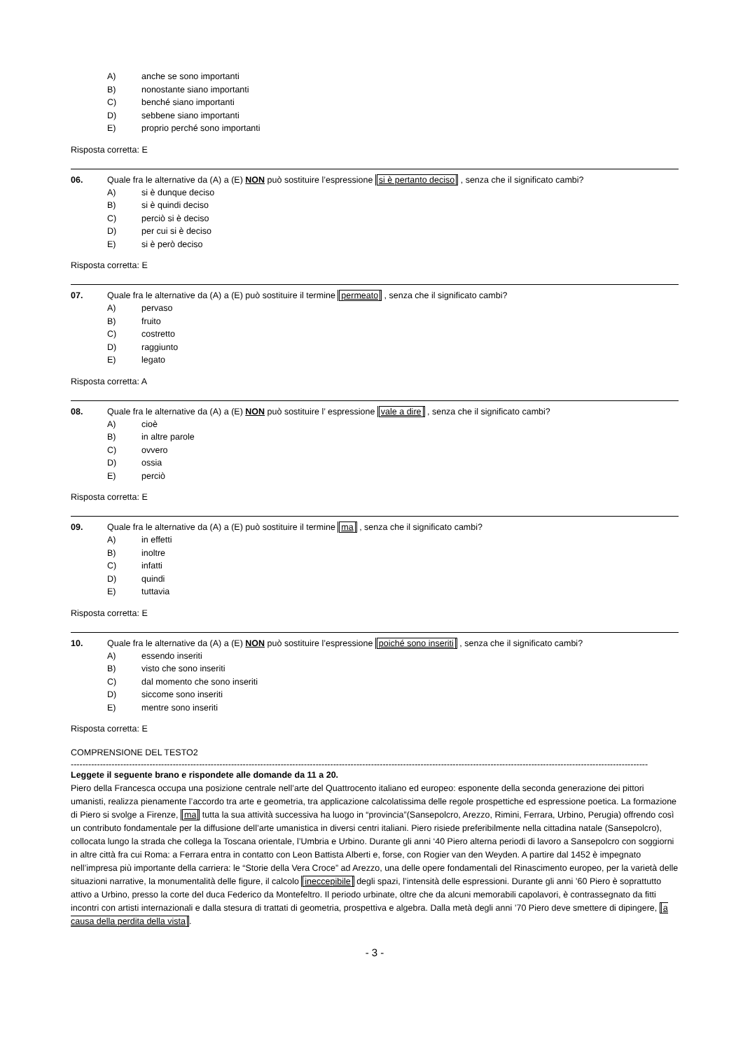A) anche se sono importanti
B) nonostante siano importanti
C) benché siano importanti
D) sebbene siano importanti
E) proprio perché sono importanti
Risposta corretta: E
06. Quale fra le alternative da (A) a (E) NON può sostituire l’espressione si è pertanto deciso , senza che il significato cambi?
A) si è dunque deciso
B) si è quindi deciso
C) perciò si è deciso
D) per cui si è deciso
E) si è però deciso
Risposta corretta: E
07. Quale fra le alternative da (A) a (E) può sostituire il termine permeato , senza che il significato cambi?
A) pervaso
B) fruito
C) costretto
D) raggiunto
E) legato
Risposta corretta: A
08. Quale fra le alternative da (A) a (E) NON può sostituire l’ espressione vale a dire , senza che il significato cambi?
A) cioè
B) in altre parole
C) ovvero
D) ossia
E) perciò
Risposta corretta: E
09. Quale fra le alternative da (A) a (E) può sostituire il termine ma , senza che il significato cambi?
A) in effetti
B) inoltre
C) infatti
D) quindi
E) tuttavia
Risposta corretta: E
10. Quale fra le alternative da (A) a (E) NON può sostituire l’espressione poiché sono inseriti , senza che il significato cambi?
A) essendo inseriti
B) visto che sono inseriti
C) dal momento che sono inseriti
D) siccome sono inseriti
E) mentre sono inseriti
Risposta corretta: E
COMPRENSIONE DEL TESTO2
------------------------------------------------------------------------------------------------------------------------------------------------------------------------------------------------------
Leggete il seguente brano e rispondete alle domande da 11 a 20.
Piero della Francesca occupa una posizione centrale nell’arte del Quattrocento italiano ed europeo: esponente della seconda generazione dei pittori umanisti, realizza pienamente l’accordo tra arte e geometria, tra applicazione calcolatissima delle regole prospettiche ed espressione poetica. La formazione di Piero si svolge a Firenze, ma tutta la sua attività successiva ha luogo in “provincia”(Sansepolcro, Arezzo, Rimini, Ferrara, Urbino, Perugia) offrendo così un contributo fondamentale per la diffusione dell’arte umanistica in diversi centri italiani. Piero risiede preferibilmente nella cittadina natale (Sansepolcro), collocata lungo la strada che collega la Toscana orientale, l’Umbria e Urbino. Durante gli anni ‘40 Piero alterna periodi di lavoro a Sansepolcro con soggiorni in altre città fra cui Roma: a Ferrara entra in contatto con Leon Battista Alberti e, forse, con Rogier van den Weyden. A partire dal 1452 è impegnato nell’impresa più importante della carriera: le “Storie della Vera Croce” ad Arezzo, una delle opere fondamentali del Rinascimento europeo, per la varietà delle situazioni narrative, la monumentalità delle figure, il calcolo ineccepibile degli spazi, l’intensità delle espressioni. Durante gli anni ’60 Piero è soprattutto attivo a Urbino, presso la corte del duca Federico da Montefeltro. Il periodo urbinate, oltre che da alcuni memorabili capolavori, è contrassegnato da fitti incontri con artisti internazionali e dalla stesura di trattati di geometria, prospettiva e algebra. Dalla metà degli anni ’70 Piero deve smettere di dipingere, a causa della perdita della vista.
- 3 -